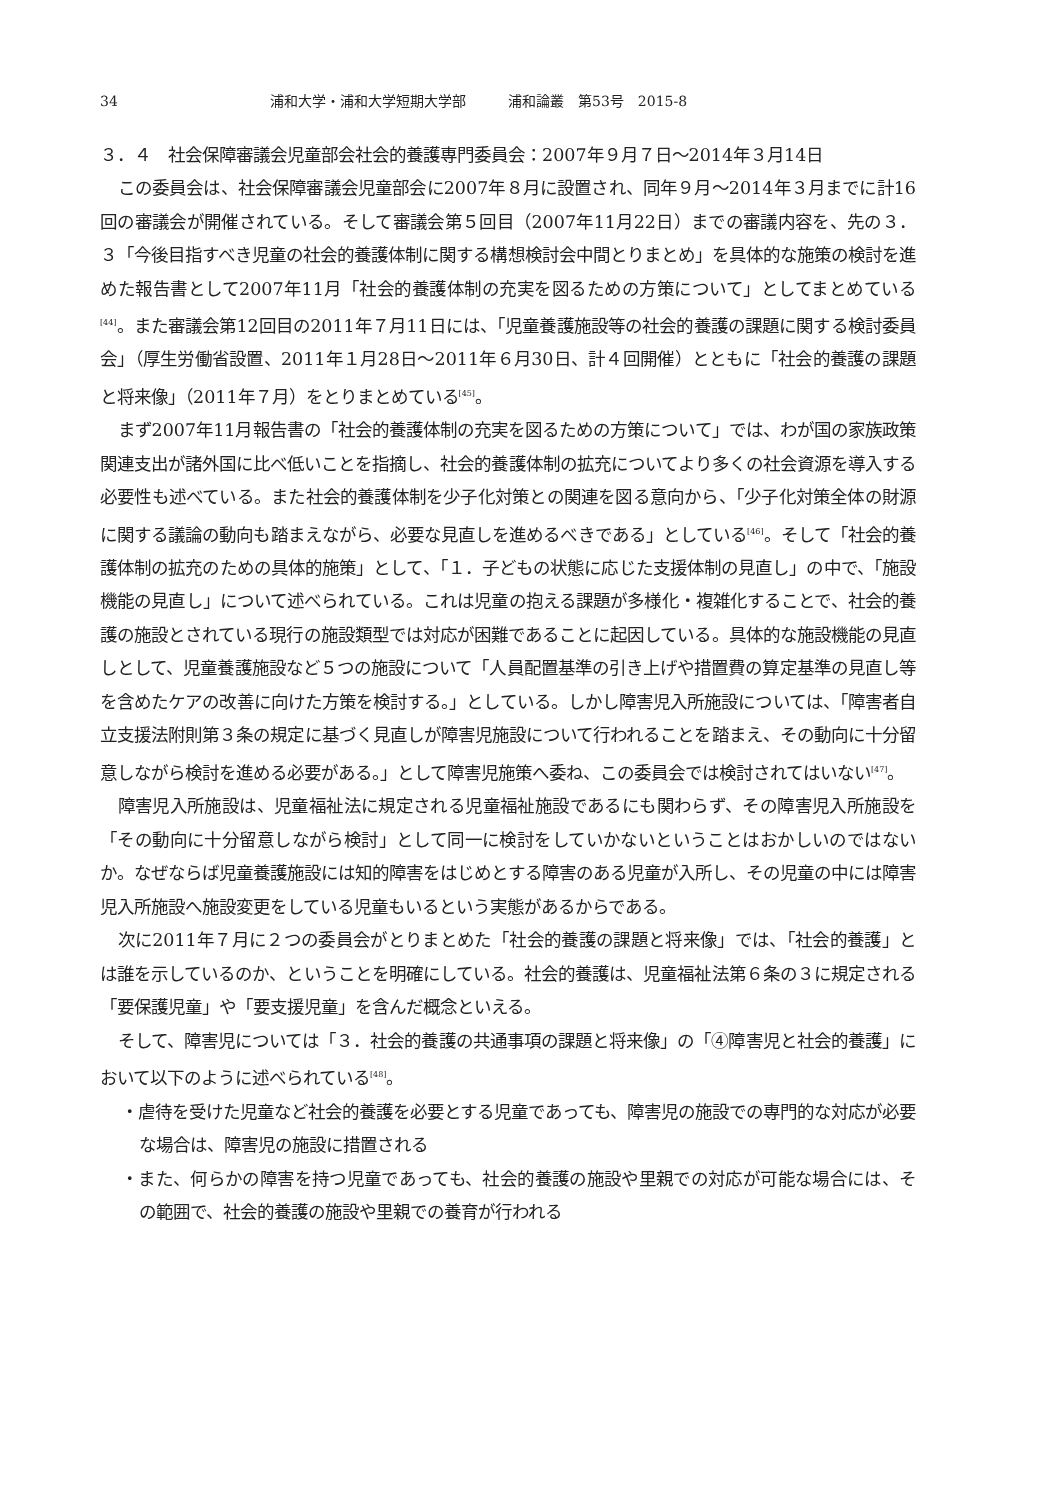34 浦和大学・浦和大学短期大学部　　　浦和論叢　第53号　2015-8
３．４　社会保障審議会児童部会社会的養護専門委員会：2007年９月７日～2014年３月14日
この委員会は、社会保障審議会児童部会に2007年８月に設置され、同年９月～2014年３月までに計16回の審議会が開催されている。そして審議会第５回目（2007年11月22日）までの審議内容を、先の３．３「今後目指すべき児童の社会的養護体制に関する構想検討会中間とりまとめ」を具体的な施策の検討を進めた報告書として2007年11月「社会的養護体制の充実を図るための方策について」としてまとめている<sup>[44]</sup>。また審議会第12回目の2011年７月11日には、「児童養護施設等の社会的養護の課題に関する検討委員会」（厚生労働省設置、2011年１月28日～2011年６月30日、計４回開催）とともに「社会的養護の課題と将来像」（2011年７月）をとりまとめている<sup>[45]</sup>。
まず2007年11月報告書の「社会的養護体制の充実を図るための方策について」では、わが国の家族政策関連支出が諸外国に比べ低いことを指摘し、社会的養護体制の拡充についてより多くの社会資源を導入する必要性も述べている。また社会的養護体制を少子化対策との関連を図る意向から、「少子化対策全体の財源に関する議論の動向も踏まえながら、必要な見直しを進めるべきである」としている<sup>[46]</sup>。そして「社会的養護体制の拡充のための具体的施策」として、「１．子どもの状態に応じた支援体制の見直し」の中で、「施設機能の見直し」について述べられている。これは児童の抱える課題が多様化・複雑化することで、社会的養護の施設とされている現行の施設類型では対応が困難であることに起因している。具体的な施設機能の見直しとして、児童養護施設など５つの施設について「人員配置基準の引き上げや措置費の算定基準の見直し等を含めたケアの改善に向けた方策を検討する。」としている。しかし障害児入所施設については、「障害者自立支援法附則第３条の規定に基づく見直しが障害児施設について行われることを踏まえ、その動向に十分留意しながら検討を進める必要がある。」として障害児施策へ委ね、この委員会では検討されてはいない<sup>[47]</sup>。
障害児入所施設は、児童福祉法に規定される児童福祉施設であるにも関わらず、その障害児入所施設を「その動向に十分留意しながら検討」として同一に検討をしていかないということはおかしいのではないか。なぜならば児童養護施設には知的障害をはじめとする障害のある児童が入所し、その児童の中には障害児入所施設へ施設変更をしている児童もいるという実態があるからである。
次に2011年７月に２つの委員会がとりまとめた「社会的養護の課題と将来像」では、「社会的養護」とは誰を示しているのか、ということを明確にしている。社会的養護は、児童福祉法第６条の３に規定される「要保護児童」や「要支援児童」を含んだ概念といえる。
そして、障害児については「３．社会的養護の共通事項の課題と将来像」の「④障害児と社会的養護」において以下のように述べられている<sup>[48]</sup>。
・虐待を受けた児童など社会的養護を必要とする児童であっても、障害児の施設での専門的な対応が必要な場合は、障害児の施設に措置される
・また、何らかの障害を持つ児童であっても、社会的養護の施設や里親での対応が可能な場合には、その範囲で、社会的養護の施設や里親での養育が行われる